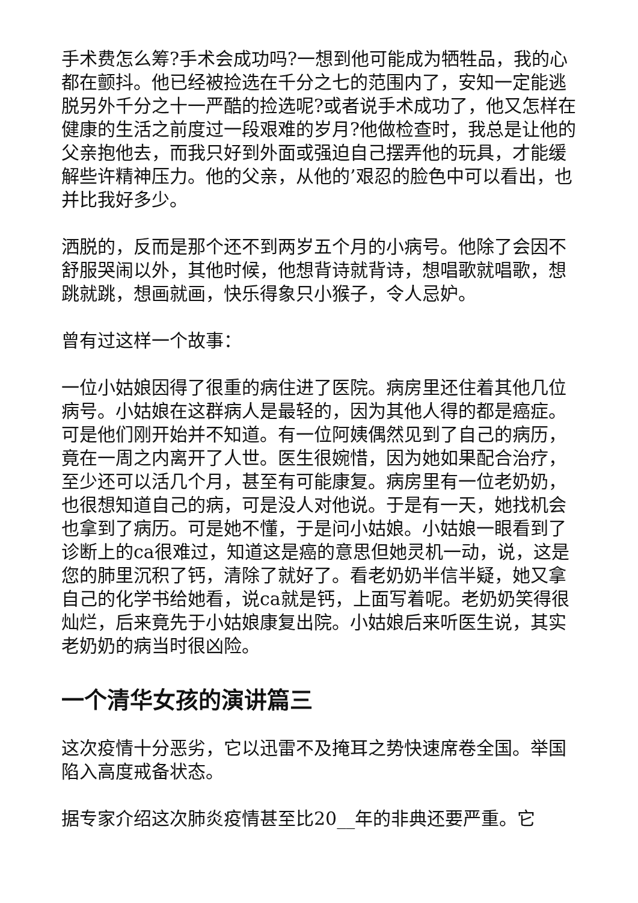手术费怎么筹?手术会成功吗?一想到他可能成为牺牲品，我的心都在颤抖。他已经被捡选在千分之七的范围内了，安知一定能逃脱另外千分之十一严酷的捡选呢?或者说手术成功了，他又怎样在健康的生活之前度过一段艰难的岁月?他做检查时，我总是让他的父亲抱他去，而我只好到外面或强迫自己摆弄他的玩具，才能缓解些许精神压力。他的父亲，从他的’艰忍的脸色中可以看出，也并比我好多少。
洒脱的，反而是那个还不到两岁五个月的小病号。他除了会因不舒服哭闹以外，其他时候，他想背诗就背诗，想唱歌就唱歌，想跳就跳，想画就画，快乐得象只小猴子，令人忌妒。
曾有过这样一个故事：
一位小姑娘因得了很重的病住进了医院。病房里还住着其他几位病号。小姑娘在这群病人是最轻的，因为其他人得的都是癌症。可是他们刚开始并不知道。有一位阿姨偶然见到了自己的病历，竟在一周之内离开了人世。医生很婉惜，因为她如果配合治疗，至少还可以活几个月，甚至有可能康复。病房里有一位老奶奶，也很想知道自己的病，可是没人对他说。于是有一天，她找机会也拿到了病历。可是她不懂，于是问小姑娘。小姑娘一眼看到了诊断上的ca很难过，知道这是癌的意思但她灵机一动，说，这是您的肺里沉积了钙，清除了就好了。看老奶奶半信半疑，她又拿自己的化学书给她看，说ca就是钙，上面写着呢。老奶奶笑得很灿烂，后来竟先于小姑娘康复出院。小姑娘后来听医生说，其实老奶奶的病当时很凶险。
一个清华女孩的演讲篇三
这次疫情十分恶劣，它以迅雷不及掩耳之势快速席卷全国。举国陷入高度戒备状态。
据专家介绍这次肺炎疫情甚至比20__年的非典还要严重。它